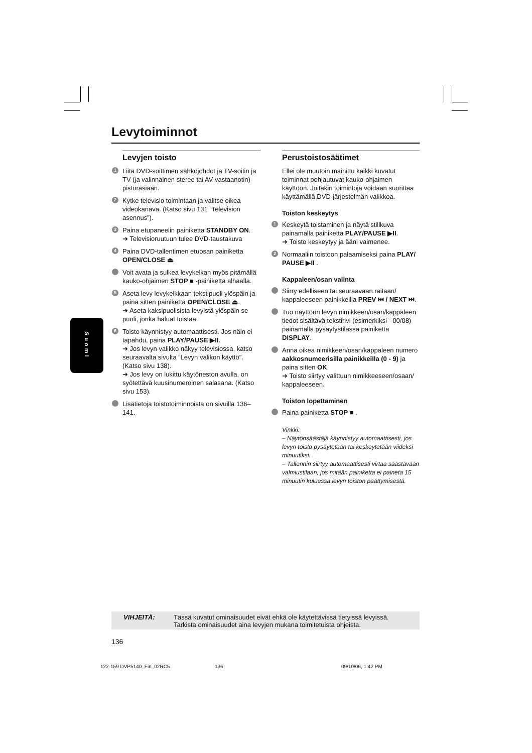Levytoiminnot
Suomi
Levyjen toisto
1 Liitä DVD-soittimen sähköjohdot ja TV-soitin ja TV (ja valinnainen stereo tai AV-vastaanotin) pistorasiaan.
2 Kytke televisio toimintaan ja valitse oikea videokanava. (Katso sivu 131 “Television asennus”).
3 Paina etupaneelin painiketta STANDBY ON.
➜ Televisioruutuun tulee DVD-taustakuva
4 Paina DVD-tallentimen etuosan painiketta OPEN/CLOSE ⏏.
Voit avata ja sulkea levykelkan myös pitämällä kauko-ohjaimen STOP ■ -painiketta alhaalla.
5 Aseta levy levykelkkaan tekstipuoli ylöspäin ja paina sitten painiketta OPEN/CLOSE ⏏.
➜ Aseta kaksipuolisista levyistä ylöspäin se puoli, jonka haluat toistaa.
6 Toisto käynnistyy automaattisesti. Jos näin ei tapahdu, paina PLAY/PAUSE ▶II.
➜ Jos levyn valikko näkyy televisiossa, katso seuraavalta sivulta “Levyn valikon käyttö”. (Katso sivu 138).
➜ Jos levy on lukittu käytöneston avulla, on syötettävä kuusinumeroinen salasana. (Katso sivu 153).
Lisätietoja toistotoiminnoista on sivuilla 136–141.
Perustoistosäätimet
Ellei ole muutoin mainittu kaikki kuvatut toiminnat pohjautuvat kauko-ohjaimen käyttöön. Joitakin toimintoja voidaan suorittaa käyttämällä DVD-järjestelmän valikkoa.
Toiston keskeytys
1 Keskeytä toistaminen ja näytä stillkuva painamalla painiketta PLAY/PAUSE ▶II.
➜ Toisto keskeytyy ja ääni vaimenee.
2 Normaaliin toistoon palaamiseksi paina PLAY/ PAUSE ▶II .
Kappaleen/osan valinta
Siirry edelliseen tai seuraavaan raitaan/ kappaleeseen painikkeilla PREV ⏮ / NEXT ⏭.
Tuo näyttöön levyn nimikkeen/osan/kappaleen tiedot sisältävä tekstirivi (esimerkiksi - 00/08) painamalla pysäytystilassa painiketta DISPLAY.
Anna oikea nimikkeen/osan/kappaleen numero aakkosnumeerisilla painikkeilla (0 - 9) ja paina sitten OK.
➜ Toisto siirtyy valittuun nimikkeeseen/osaan/ kappaleeseen.
Toiston lopettaminen
Paina painiketta STOP ■ .
Vinkki:
– Näytönsäästäjä käynnistyy automaattisesti, jos levyn toisto pysäytetään tai keskeytetään viideksi minuutiksi.
– Tallennin siirtyy automaattisesti virtaa säästävään valmiustilaan, jos mitään painiketta ei paineta 15 minuutin kuluessa levyn toiston päättymisestä.
VIHJEITÄ: Tässä kuvatut ominaisuudet eivät ehkä ole käytettävissä tietyissä levyissä.
Tarkista ominaisuudet aina levyjen mukana toimitetuista ohjeista.
136
122-159 DVP5140_Fin_02RC5 136 09/10/06, 1:42 PM